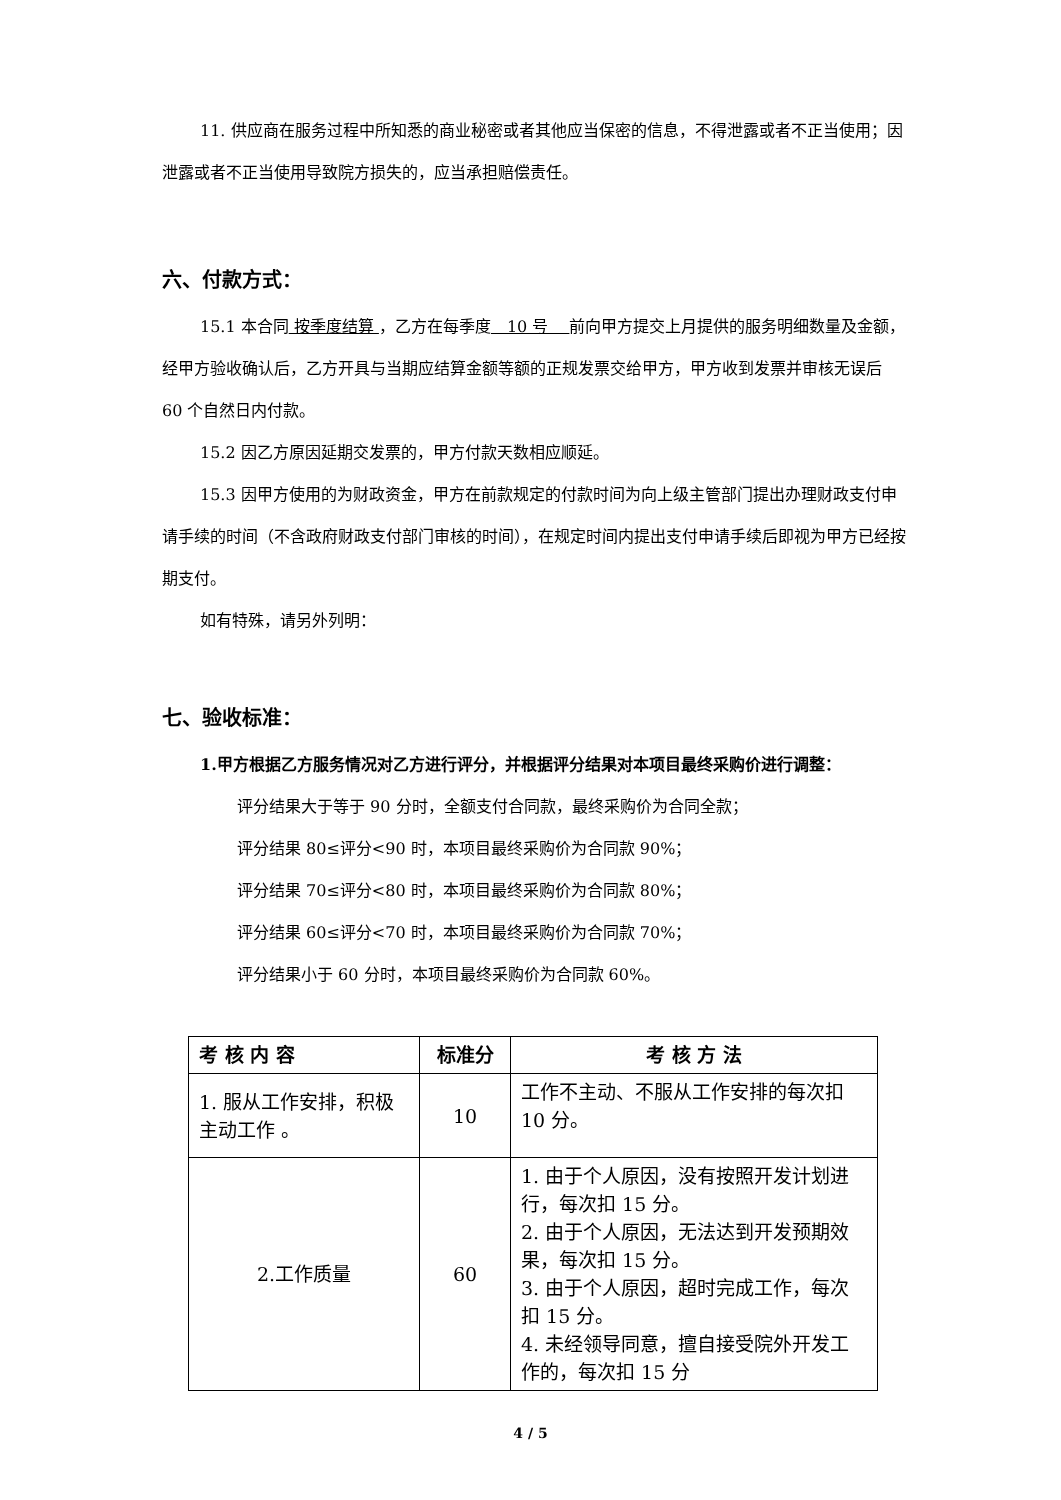11. 供应商在服务过程中所知悉的商业秘密或者其他应当保密的信息，不得泄露或者不正当使用；因泄露或者不正当使用导致院方损失的，应当承担赔偿责任。
六、付款方式：
15.1 本合同 按季度结算 ，乙方在每季度　10 号　 前向甲方提交上月提供的服务明细数量及金额，经甲方验收确认后，乙方开具与当期应结算金额等额的正规发票交给甲方，甲方收到发票并审核无误后 60 个自然日内付款。
15.2 因乙方原因延期交发票的，甲方付款天数相应顺延。
15.3 因甲方使用的为财政资金，甲方在前款规定的付款时间为向上级主管部门提出办理财政支付申请手续的时间（不含政府财政支付部门审核的时间），在规定时间内提出支付申请手续后即视为甲方已经按期支付。
如有特殊，请另外列明：
七、验收标准：
1.甲方根据乙方服务情况对乙方进行评分，并根据评分结果对本项目最终采购价进行调整：
评分结果大于等于 90 分时，全额支付合同款，最终采购价为合同全款；
评分结果 80≤评分<90 时，本项目最终采购价为合同款 90%；
评分结果 70≤评分<80 时，本项目最终采购价为合同款 80%；
评分结果 60≤评分<70 时，本项目最终采购价为合同款 70%；
评分结果小于 60 分时，本项目最终采购价为合同款 60%。
| 考 核 内 容 | 标准分 | 考 核 方 法 |
| --- | --- | --- |
| 1. 服从工作安排，积极主动工作 。 | 10 | 工作不主动、不服从工作安排的每次扣 10 分。 |
| 2.工作质量 | 60 | 1. 由于个人原因，没有按照开发计划进行，每次扣 15 分。 2. 由于个人原因，无法达到开发预期效果，每次扣 15 分。 3. 由于个人原因，超时完成工作，每次扣 15 分。 4. 未经领导同意，擅自接受院外开发工作的，每次扣 15 分 |
4 / 5